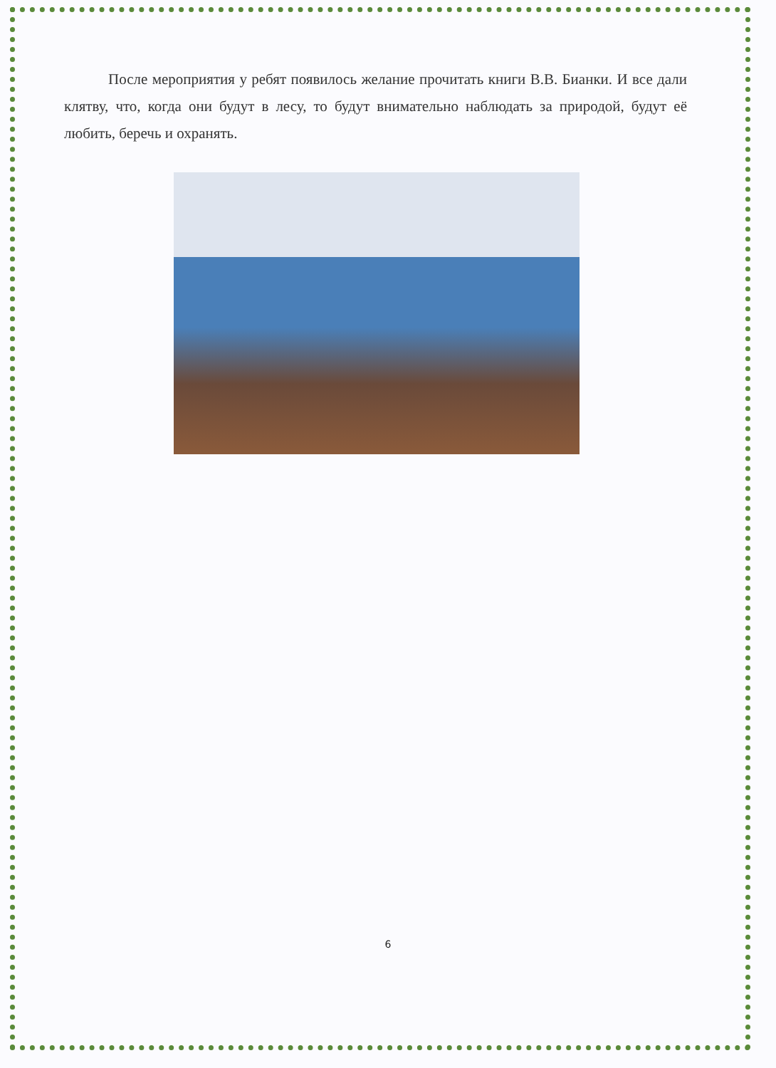После мероприятия у ребят появилось желание прочитать книги В.В. Бианки. И все дали клятву, что, когда они будут в лесу, то будут внимательно наблюдать за природой, будут её любить, беречь и охранять.
6